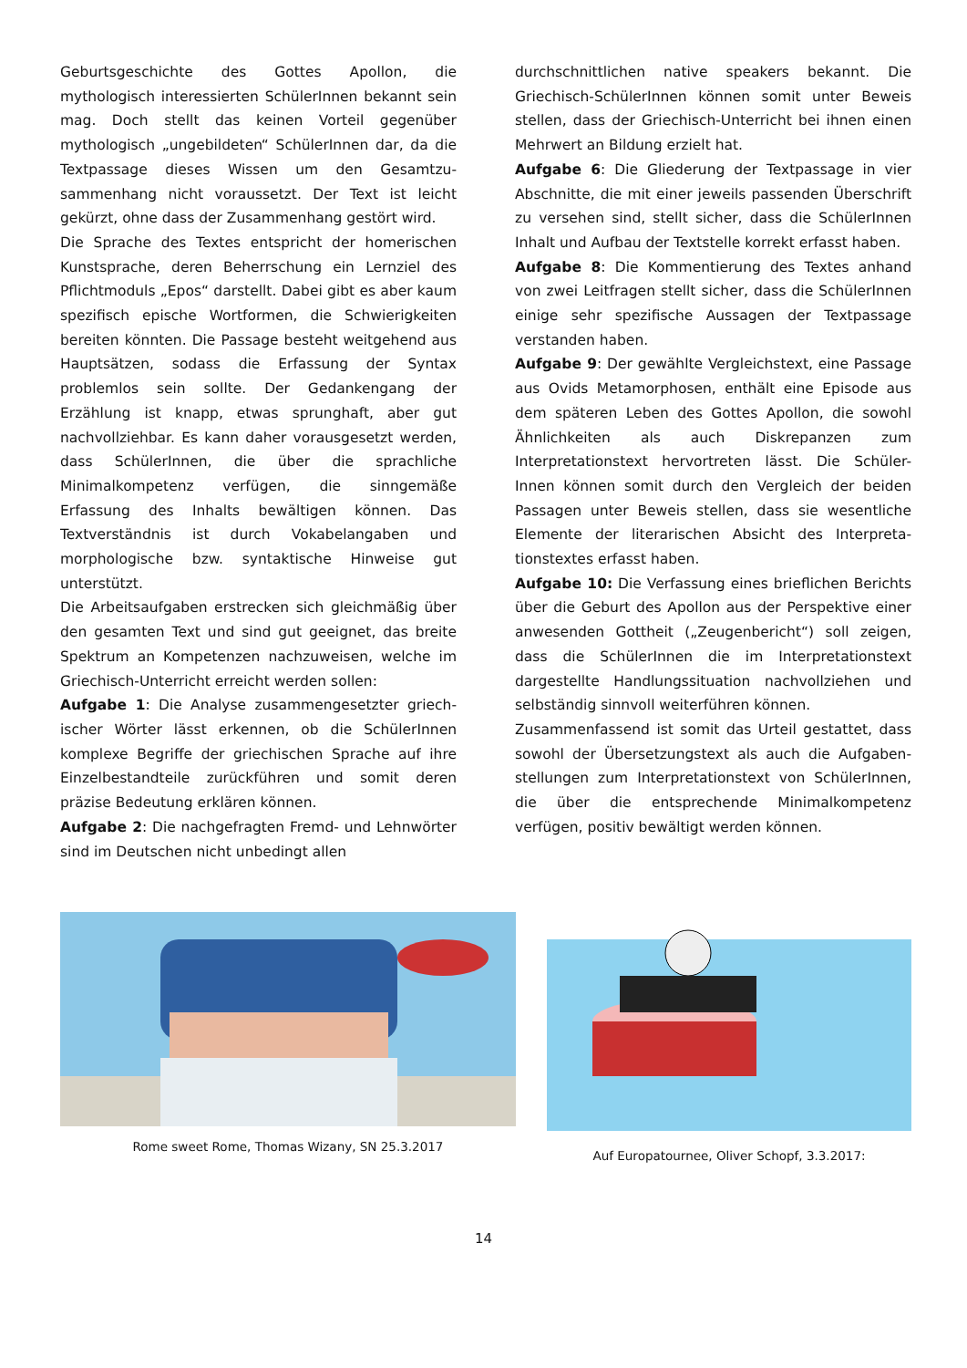Geburtsgeschichte des Gottes Apollon, die mythologisch interessierten SchülerInnen bekannt sein mag. Doch stellt das keinen Vorteil gegenüber mythologisch „ungebildeten“ SchülerInnen dar, da die Textpassage dieses Wissen um den Gesamtzu-sammenhang nicht voraussetzt. Der Text ist leicht gekürzt, ohne dass der Zusammenhang gestört wird.
Die Sprache des Textes entspricht der homerischen Kunstsprache, deren Beherrschung ein Lernziel des Pflichtmoduls „Epos“ darstellt. Dabei gibt es aber kaum spezifisch epische Wortformen, die Schwierigkeiten bereiten könnten. Die Passage besteht weitgehend aus Hauptsätzen, sodass die Erfassung der Syntax problemlos sein sollte. Der Gedankengang der Erzählung ist knapp, etwas sprunghaft, aber gut nachvollziehbar. Es kann daher vorausgesetzt werden, dass SchülerInnen, die über die sprachliche Minimalkompetenz verfügen, die sinngemäße Erfassung des Inhalts bewältigen können. Das Textverständnis ist durch Vokabelangaben und morphologische bzw. syntaktische Hinweise gut unterstützt.
Die Arbeitsaufgaben erstrecken sich gleichmäßig über den gesamten Text und sind gut geeignet, das breite Spektrum an Kompetenzen nachzuweisen, welche im Griechisch-Unterricht erreicht werden sollen:
Aufgabe 1: Die Analyse zusammengesetzter griech-ischer Wörter lässt erkennen, ob die SchülerInnen komplexe Begriffe der griechischen Sprache auf ihre Einzelbestandteile zurückführen und somit deren präzise Bedeutung erklären können.
Aufgabe 2: Die nachgefragten Fremd- und Lehnwörter sind im Deutschen nicht unbedingt allen
durchschnittlichen native speakers bekannt. Die Griechisch-SchülerInnen können somit unter Beweis stellen, dass der Griechisch-Unterricht bei ihnen einen Mehrwert an Bildung erzielt hat.
Aufgabe 6: Die Gliederung der Textpassage in vier Abschnitte, die mit einer jeweils passenden Überschrift zu versehen sind, stellt sicher, dass die SchülerInnen Inhalt und Aufbau der Textstelle korrekt erfasst haben.
Aufgabe 8: Die Kommentierung des Textes anhand von zwei Leitfragen stellt sicher, dass die SchülerInnen einige sehr spezifische Aussagen der Textpassage verstanden haben.
Aufgabe 9: Der gewählte Vergleichstext, eine Passage aus Ovids Metamorphosen, enthält eine Episode aus dem späteren Leben des Gottes Apollon, die sowohl Ähnlichkeiten als auch Diskrepanzen zum Interpretationstext hervortreten lässt. Die Schüler-Innen können somit durch den Vergleich der beiden Passagen unter Beweis stellen, dass sie wesentliche Elemente der literarischen Absicht des Interpreta-tionstextes erfasst haben.
Aufgabe 10: Die Verfassung eines brieflichen Berichts über die Geburt des Apollon aus der Perspektive einer anwesenden Gottheit („Zeugenbericht“) soll zeigen, dass die SchülerInnen die im Interpretationstext dargestellte Handlungssituation nachvollziehen und selbständig sinnvoll weiterführen können.
Zusammenfassend ist somit das Urteil gestattet, dass sowohl der Übersetzungstext als auch die Aufgaben-stellungen zum Interpretationstext von SchülerInnen, die über die entsprechende Minimalkompetenz verfügen, positiv bewältigt werden können.
Rome sweet Rome, Thomas Wizany, SN 25.3.2017 Auf Europatournee, Oliver Schopf, 3.3.2017:
14